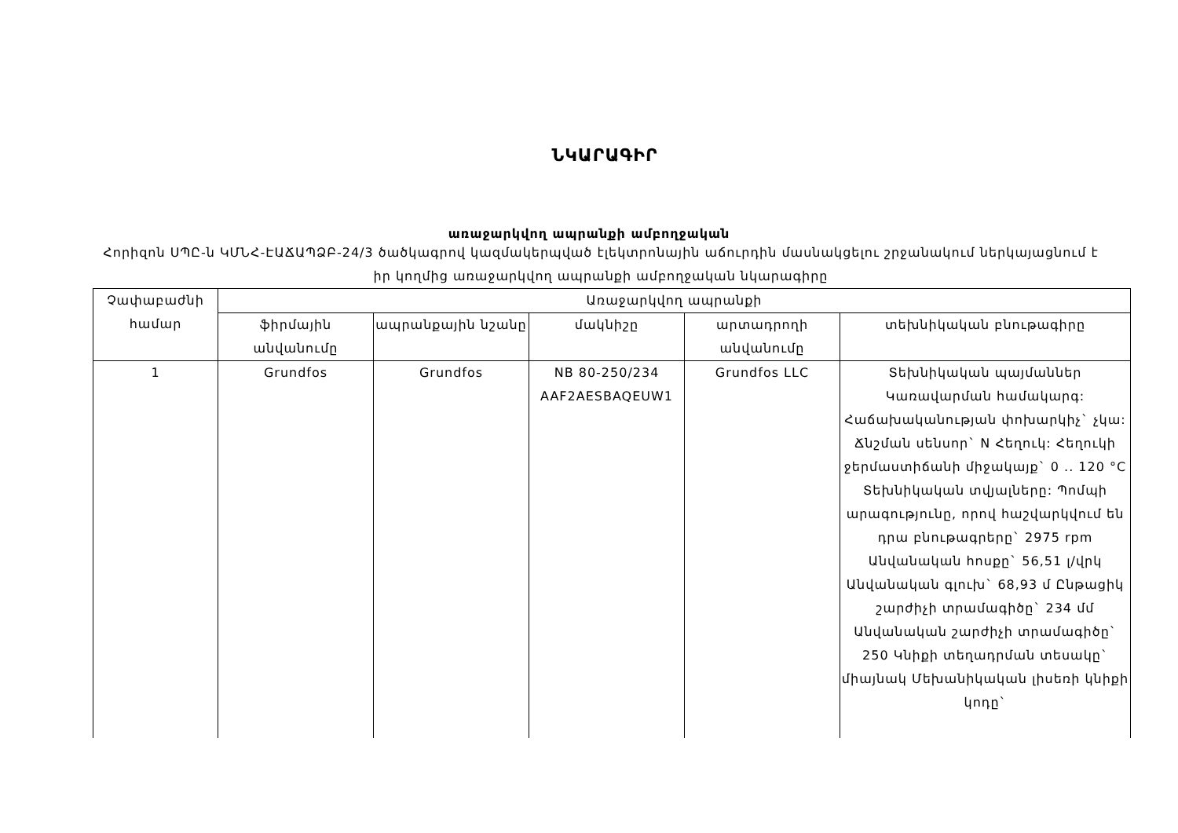ՆԿԱՐԱԳԻՐ
առաջարկվող ապրանքի ամբողջական
Հորիզոն ՍՊԸ-ն ԿՄՆՀ-ԷԱՃԱՊՁԲ-24/3 ծածկագրով կազմակերպված էլեկտրոնային աճուրդին մասնակցելու շրջանակում ներկայացնում է իր կողմից առաջարկվող ապրանքի ամբողջական նկարագիրը
| Չափաբաժնի համար | Առաջարկվող ապրանքի | | | | |
| --- | --- | --- | --- | --- | --- |
| | ֆիրմային անվանումը | ապրանքային նշանը | մակնիշը | արտադրողի անվանումը | տեխնիկական բնութագիրը |
| 1 | Grundfos | Grundfos | NB 80-250/234 AAF2AESBAQEUW1 | Grundfos LLC | Տեխնիկական պայմաններ Կառավարման համակարգ: Հաճախականության փոխարկիչ` չկա: Ճնշման սենսոր` N Հեղուկ: Հեղուկի ջերմաստիճանի միջակայք` 0 .. 120 °C Տեխնիկական տվյալները: Պոմպի արագությունը, որով հաշվարկվում են դրա բնութագրերը` 2975 rpm Անվանական հոսքը` 56,51 լ/վրկ Անվանական գլուխ` 68,93 մ Ընթացիկ շարժիչի տրամագիծը` 234 մմ Անվանական շարժիչի տրամագիծը` 250 Կնիքի տեղադրման տեսակը` միայնակ Մեխանիկական լիսեռի կնիքի կոդը` |